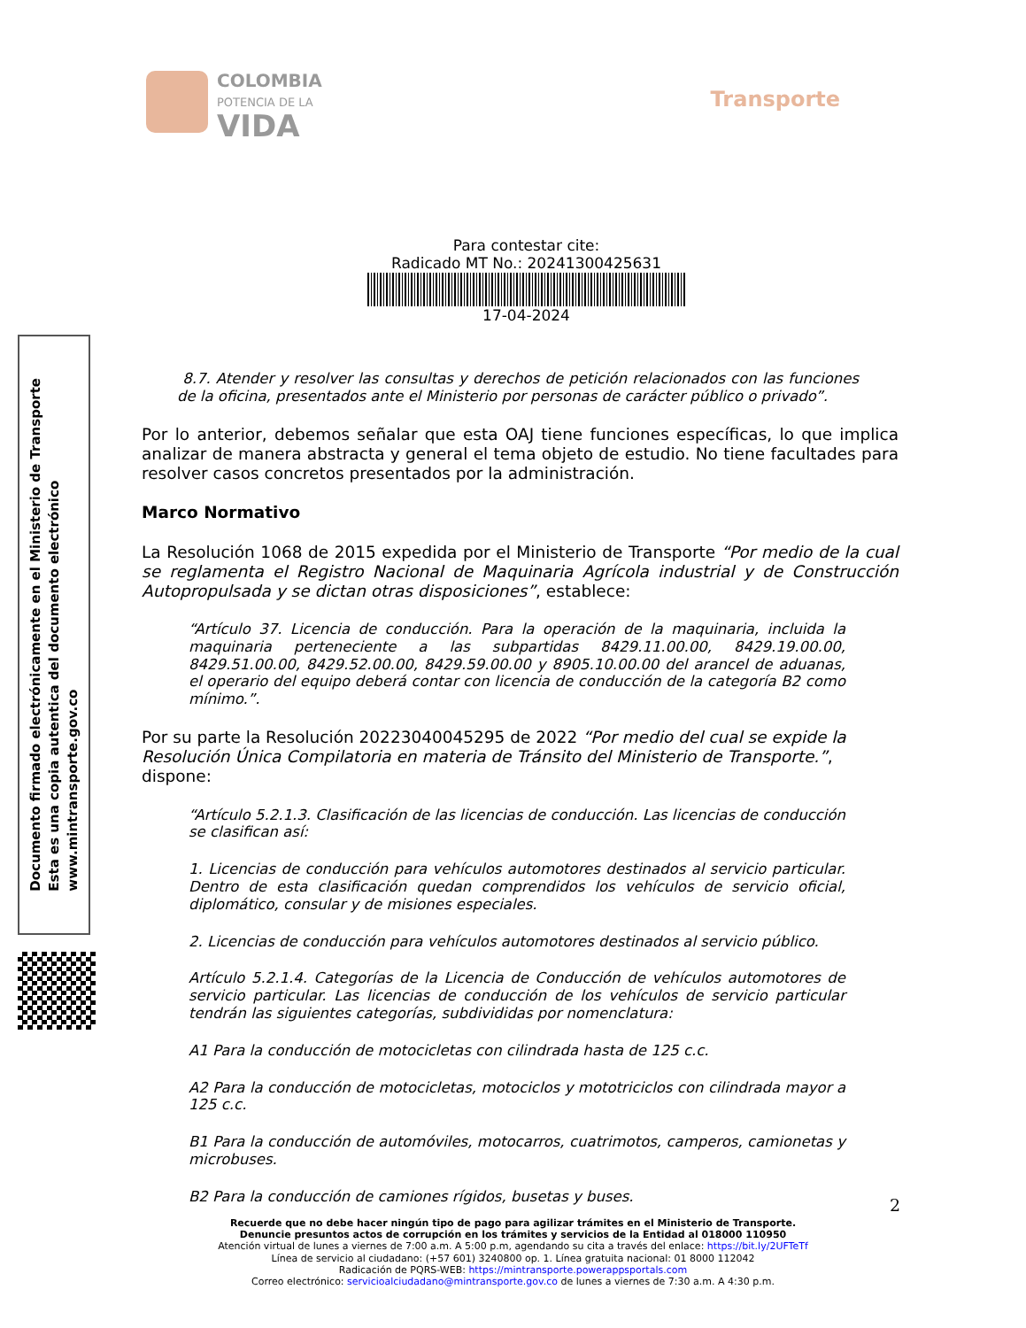COLOMBIA
POTENCIA DE LA
VIDA
Transporte
Para contestar cite:
Radicado MT No.: 20241300425631
17-04-2024
Documento firmado electrónicamente en el Ministerio de Transporte
Esta es una copia autentica del documento electrónico
www.mintransporte.gov.co
8.7. Atender y resolver las consultas y derechos de petición relacionados con las funciones de la oficina, presentados ante el Ministerio por personas de carácter público o privado”.
Por lo anterior, debemos señalar que esta OAJ tiene funciones específicas, lo que implica analizar de manera abstracta y general el tema objeto de estudio. No tiene facultades para resolver casos concretos presentados por la administración.
Marco Normativo
La Resolución 1068 de 2015 expedida por el Ministerio de Transporte “Por medio de la cual se reglamenta el Registro Nacional de Maquinaria Agrícola industrial y de Construcción Autopropulsada y se dictan otras disposiciones”, establece:
“Artículo 37. Licencia de conducción. Para la operación de la maquinaria, incluida la maquinaria perteneciente a las subpartidas 8429.11.00.00, 8429.19.00.00, 8429.51.00.00, 8429.52.00.00, 8429.59.00.00 y 8905.10.00.00 del arancel de aduanas, el operario del equipo deberá contar con licencia de conducción de la categoría B2 como mínimo.”.
Por su parte la Resolución 20223040045295 de 2022 “Por medio del cual se expide la Resolución Única Compilatoria en materia de Tránsito del Ministerio de Transporte.”, dispone:
“Artículo 5.2.1.3. Clasificación de las licencias de conducción. Las licencias de conducción se clasifican así:
1. Licencias de conducción para vehículos automotores destinados al servicio particular. Dentro de esta clasificación quedan comprendidos los vehículos de servicio oficial, diplomático, consular y de misiones especiales.
2. Licencias de conducción para vehículos automotores destinados al servicio público.
Artículo 5.2.1.4. Categorías de la Licencia de Conducción de vehículos automotores de servicio particular. Las licencias de conducción de los vehículos de servicio particular tendrán las siguientes categorías, subdivididas por nomenclatura:
A1 Para la conducción de motocicletas con cilindrada hasta de 125 c.c.
A2 Para la conducción de motocicletas, motociclos y mototriciclos con cilindrada mayor a 125 c.c.
B1 Para la conducción de automóviles, motocarros, cuatrimotos, camperos, camionetas y microbuses.
B2 Para la conducción de camiones rígidos, busetas y buses.
2
Recuerde que no debe hacer ningún tipo de pago para agilizar trámites en el Ministerio de Transporte.
Denuncie presuntos actos de corrupción en los trámites y servicios de la Entidad al 018000 110950
Atención virtual de lunes a viernes de 7:00 a.m. A 5:00 p.m, agendando su cita a través del enlace: https://bit.ly/2UFTeTf
Línea de servicio al ciudadano: (+57 601) 3240800 op. 1. Línea gratuita nacional: 01 8000 112042
Radicación de PQRS-WEB: https://mintransporte.powerappsportals.com
Correo electrónico: servicioalciudadano@mintransporte.gov.co de lunes a viernes de 7:30 a.m. A 4:30 p.m.